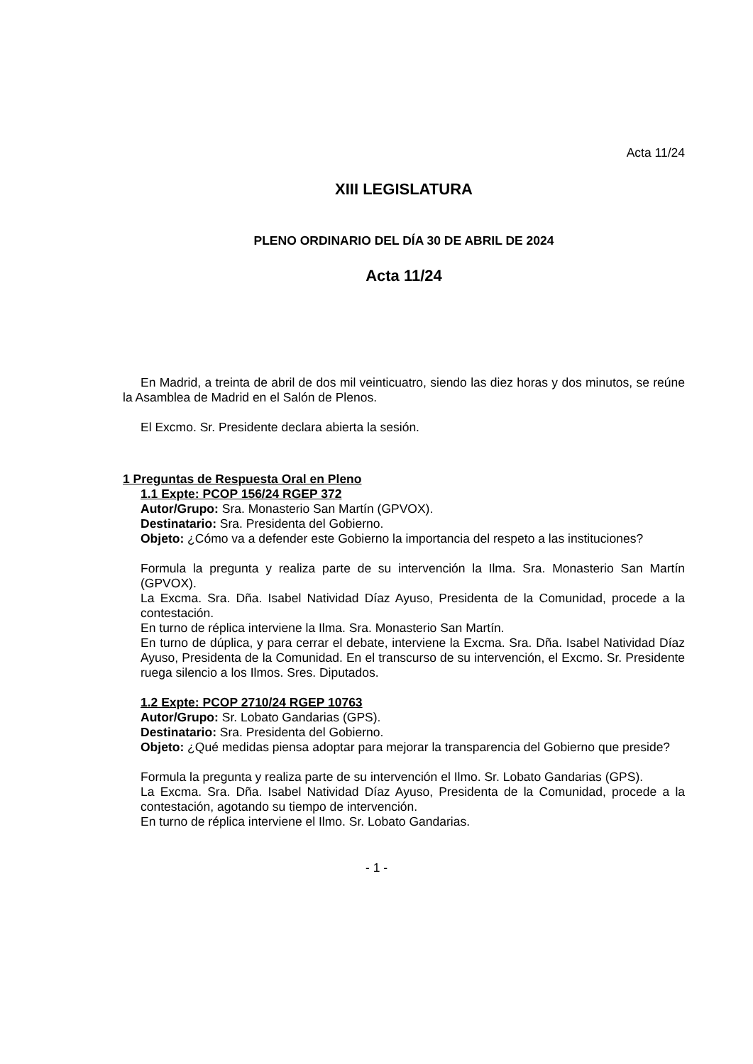Acta 11/24
XIII LEGISLATURA
PLENO ORDINARIO DEL DÍA 30 DE ABRIL DE 2024
Acta 11/24
En Madrid, a treinta de abril de dos mil veinticuatro, siendo las diez horas y dos minutos, se reúne la Asamblea de Madrid en el Salón de Plenos.
El Excmo. Sr. Presidente declara abierta la sesión.
1 Preguntas de Respuesta Oral en Pleno
1.1 Expte: PCOP 156/24 RGEP 372
Autor/Grupo: Sra. Monasterio San Martín (GPVOX).
Destinatario: Sra. Presidenta del Gobierno.
Objeto: ¿Cómo va a defender este Gobierno la importancia del respeto a las instituciones?
Formula la pregunta y realiza parte de su intervención la Ilma. Sra. Monasterio San Martín (GPVOX).
La Excma. Sra. Dña. Isabel Natividad Díaz Ayuso, Presidenta de la Comunidad, procede a la contestación.
En turno de réplica interviene la Ilma. Sra. Monasterio San Martín.
En turno de dúplica, y para cerrar el debate, interviene la Excma. Sra. Dña. Isabel Natividad Díaz Ayuso, Presidenta de la Comunidad. En el transcurso de su intervención, el Excmo. Sr. Presidente ruega silencio a los Ilmos. Sres. Diputados.
1.2 Expte: PCOP 2710/24 RGEP 10763
Autor/Grupo: Sr. Lobato Gandarias (GPS).
Destinatario: Sra. Presidenta del Gobierno.
Objeto: ¿Qué medidas piensa adoptar para mejorar la transparencia del Gobierno que preside?
Formula la pregunta y realiza parte de su intervención el Ilmo. Sr. Lobato Gandarias (GPS).
La Excma. Sra. Dña. Isabel Natividad Díaz Ayuso, Presidenta de la Comunidad, procede a la contestación, agotando su tiempo de intervención.
En turno de réplica interviene el Ilmo. Sr. Lobato Gandarias.
- 1 -